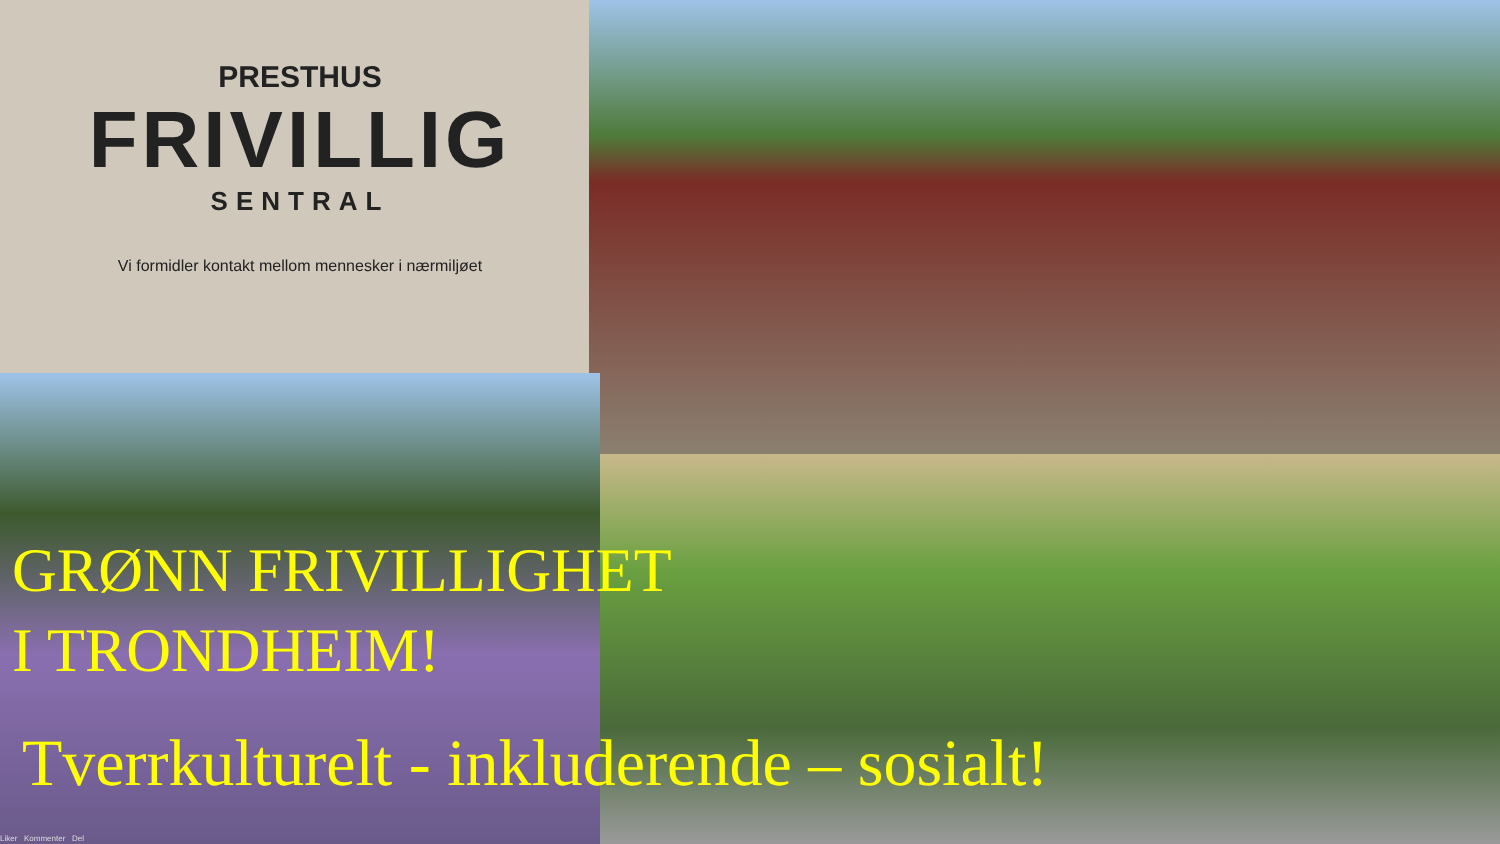PRESTHUS
FRIVILLIG
SENTRAL
Vi formidler kontakt mellom mennesker i nærmiljøet
GRØNN FRIVILLIGHET
I TRONDHEIM!
Tverrkulturelt - inkluderende – sosialt!
Liker Kommenter Del